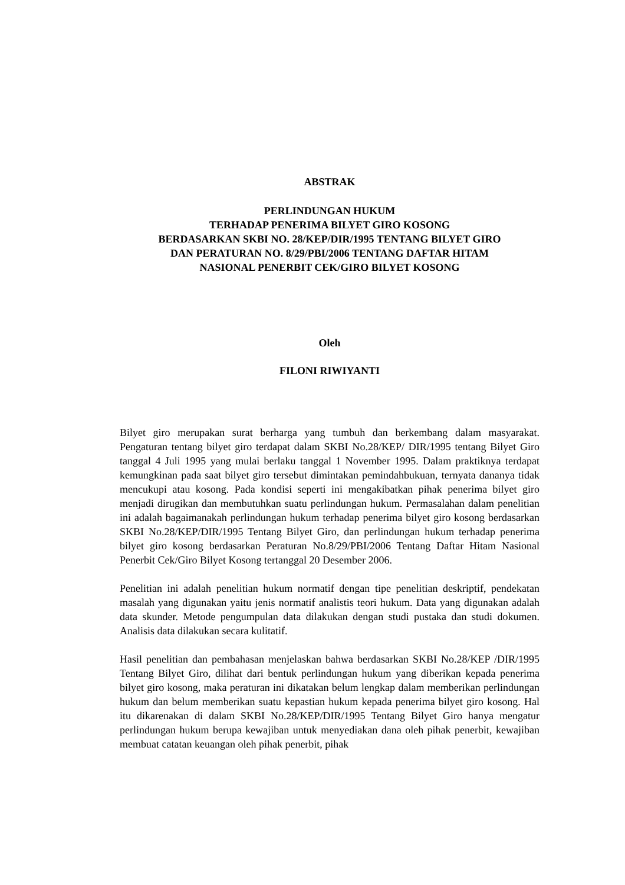ABSTRAK
PERLINDUNGAN HUKUM
TERHADAP PENERIMA BILYET GIRO KOSONG
BERDASARKAN SKBI NO. 28/KEP/DIR/1995 TENTANG BILYET GIRO
DAN PERATURAN NO. 8/29/PBI/2006 TENTANG DAFTAR HITAM
NASIONAL PENERBIT CEK/GIRO BILYET KOSONG
Oleh
FILONI RIWIYANTI
Bilyet giro merupakan surat berharga yang tumbuh dan berkembang dalam masyarakat. Pengaturan tentang bilyet giro terdapat dalam SKBI No.28/KEP/ DIR/1995 tentang Bilyet Giro tanggal 4 Juli 1995 yang mulai berlaku tanggal 1 November 1995. Dalam praktiknya terdapat kemungkinan pada saat bilyet giro tersebut dimintakan pemindahbukuan, ternyata dananya tidak mencukupi atau kosong. Pada kondisi seperti ini mengakibatkan pihak penerima bilyet giro menjadi dirugikan dan membutuhkan suatu perlindungan hukum. Permasalahan dalam penelitian ini adalah bagaimanakah perlindungan hukum terhadap penerima bilyet giro kosong berdasarkan SKBI No.28/KEP/DIR/1995 Tentang Bilyet Giro, dan perlindungan hukum terhadap penerima bilyet giro kosong berdasarkan Peraturan No.8/29/PBI/2006 Tentang Daftar Hitam Nasional Penerbit Cek/Giro Bilyet Kosong tertanggal 20 Desember 2006.
Penelitian ini adalah penelitian hukum normatif dengan tipe penelitian deskriptif, pendekatan masalah yang digunakan yaitu jenis normatif analistis teori hukum. Data yang digunakan adalah data skunder. Metode pengumpulan data dilakukan dengan studi pustaka dan studi dokumen. Analisis data dilakukan secara kulitatif.
Hasil penelitian dan pembahasan menjelaskan bahwa berdasarkan SKBI No.28/KEP /DIR/1995 Tentang Bilyet Giro, dilihat dari bentuk perlindungan hukum yang diberikan kepada penerima bilyet giro kosong, maka peraturan ini dikatakan belum lengkap dalam memberikan perlindungan hukum dan belum memberikan suatu kepastian hukum kepada penerima bilyet giro kosong. Hal itu dikarenakan di dalam SKBI No.28/KEP/DIR/1995 Tentang Bilyet Giro hanya mengatur perlindungan hukum berupa kewajiban untuk menyediakan dana oleh pihak penerbit, kewajiban membuat catatan keuangan oleh pihak penerbit, pihak